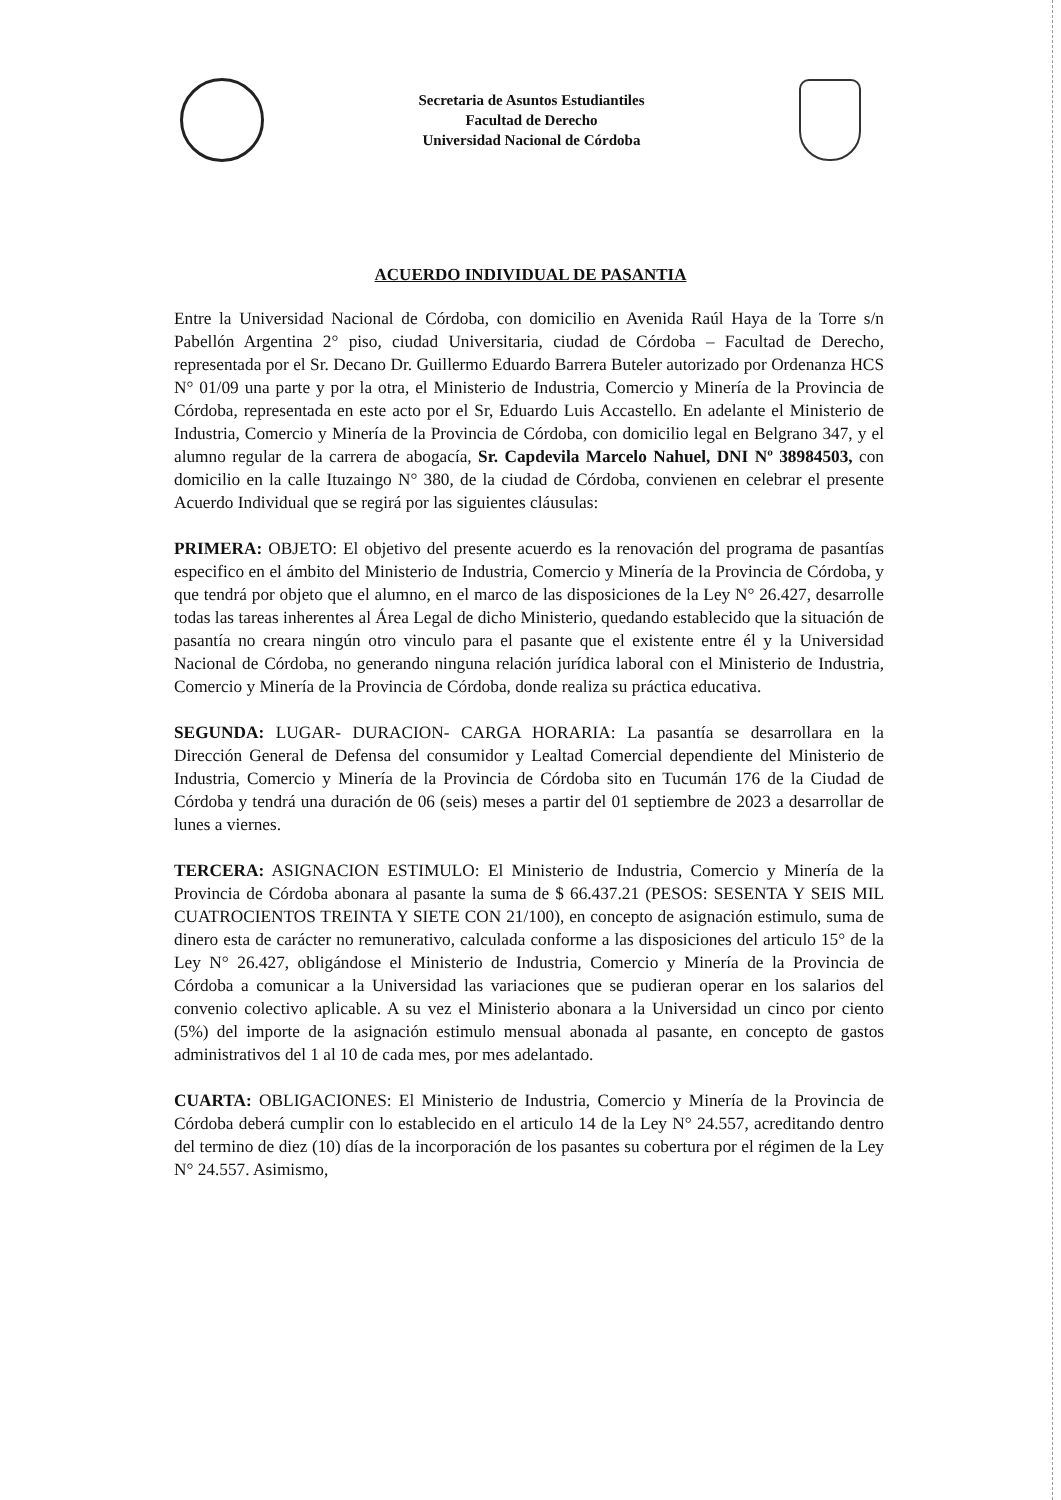Secretaria de Asuntos Estudiantiles
Facultad de Derecho
Universidad Nacional de Córdoba
ACUERDO INDIVIDUAL DE PASANTIA
Entre la Universidad Nacional de Córdoba, con domicilio en Avenida Raúl Haya de la Torre s/n Pabellón Argentina 2° piso, ciudad Universitaria, ciudad de Córdoba – Facultad de Derecho, representada por el Sr. Decano Dr. Guillermo Eduardo Barrera Buteler autorizado por Ordenanza HCS N° 01/09 una parte y por la otra, el Ministerio de Industria, Comercio y Minería de la Provincia de Córdoba, representada en este acto por el Sr, Eduardo Luis Accastello. En adelante el Ministerio de Industria, Comercio y Minería de la Provincia de Córdoba, con domicilio legal en Belgrano 347, y el alumno regular de la carrera de abogacía, Sr. Capdevila Marcelo Nahuel, DNI Nº 38984503, con domicilio en la calle Ituzaingo N° 380, de la ciudad de Córdoba, convienen en celebrar el presente Acuerdo Individual que se regirá por las siguientes cláusulas:
PRIMERA: OBJETO: El objetivo del presente acuerdo es la renovación del programa de pasantías especifico en el ámbito del Ministerio de Industria, Comercio y Minería de la Provincia de Córdoba, y que tendrá por objeto que el alumno, en el marco de las disposiciones de la Ley N° 26.427, desarrolle todas las tareas inherentes al Área Legal de dicho Ministerio, quedando establecido que la situación de pasantía no creara ningún otro vinculo para el pasante que el existente entre él y la Universidad Nacional de Córdoba, no generando ninguna relación jurídica laboral con el Ministerio de Industria, Comercio y Minería de la Provincia de Córdoba, donde realiza su práctica educativa.
SEGUNDA: LUGAR- DURACION- CARGA HORARIA: La pasantía se desarrollara en la Dirección General de Defensa del consumidor y Lealtad Comercial dependiente del Ministerio de Industria, Comercio y Minería de la Provincia de Córdoba sito en Tucumán 176 de la Ciudad de Córdoba y tendrá una duración de 06 (seis) meses a partir del 01 septiembre de 2023 a desarrollar de lunes a viernes.
TERCERA: ASIGNACION ESTIMULO: El Ministerio de Industria, Comercio y Minería de la Provincia de Córdoba abonara al pasante la suma de $ 66.437.21 (PESOS: SESENTA Y SEIS MIL CUATROCIENTOS TREINTA Y SIETE CON 21/100), en concepto de asignación estimulo, suma de dinero esta de carácter no remunerativo, calculada conforme a las disposiciones del articulo 15° de la Ley N° 26.427, obligándose el Ministerio de Industria, Comercio y Minería de la Provincia de Córdoba a comunicar a la Universidad las variaciones que se pudieran operar en los salarios del convenio colectivo aplicable. A su vez el Ministerio abonara a la Universidad un cinco por ciento (5%) del importe de la asignación estimulo mensual abonada al pasante, en concepto de gastos administrativos del 1 al 10 de cada mes, por mes adelantado.
CUARTA: OBLIGACIONES: El Ministerio de Industria, Comercio y Minería de la Provincia de Córdoba deberá cumplir con lo establecido en el articulo 14 de la Ley N° 24.557, acreditando dentro del termino de diez (10) días de la incorporación de los pasantes su cobertura por el régimen de la Ley N° 24.557. Asimismo,